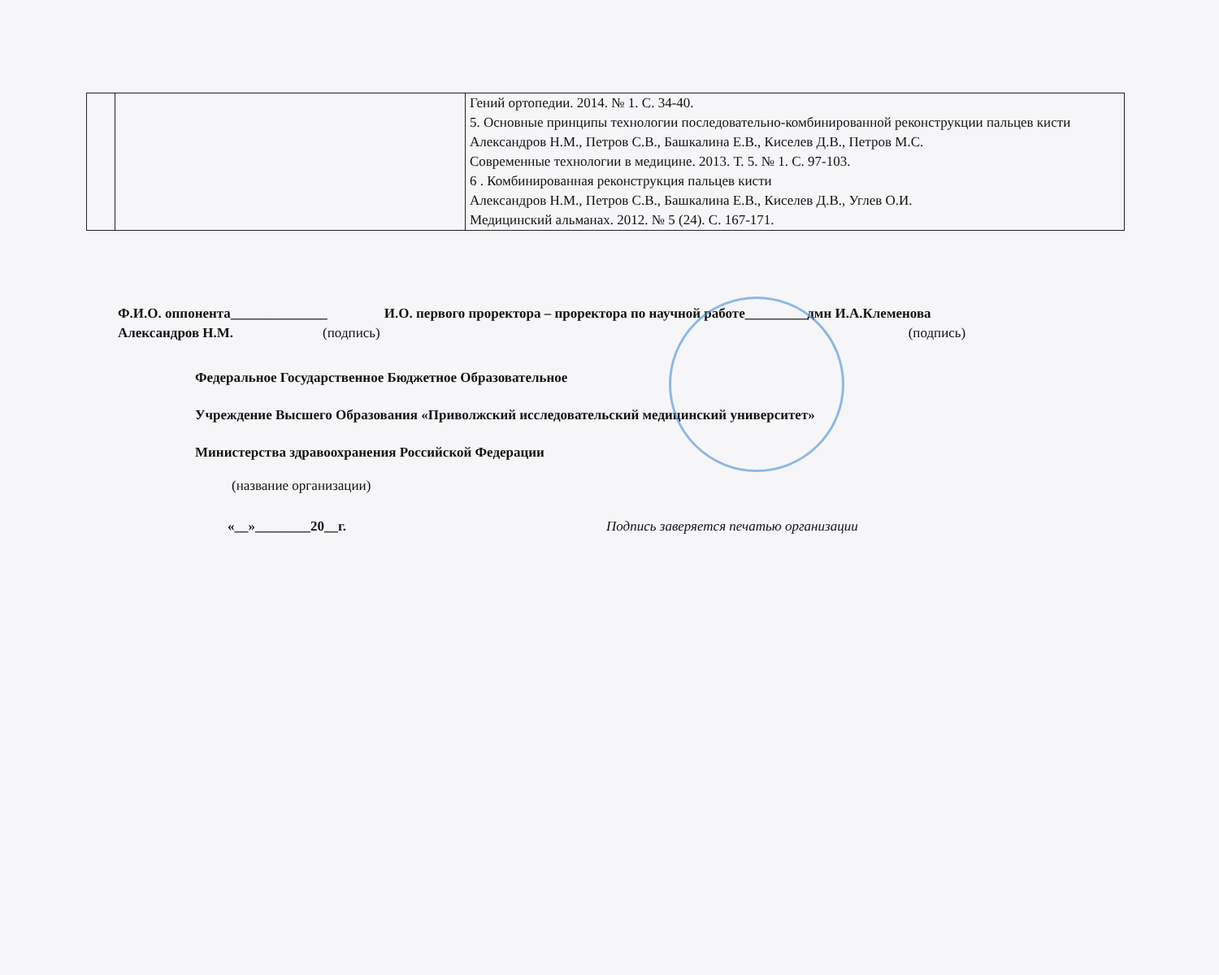| | | Гений ортопедии. 2014. № 1. С. 34-40. 5. Основные принципы технологии последовательно-комбинированной реконструкции пальцев кисти Александров Н.М., Петров С.В., Башкалина Е.В., Киселев Д.В., Петров М.С. Современные технологии в медицине. 2013. Т. 5. № 1. С. 97-103. 6 . Комбинированная реконструкция пальцев кисти Александров Н.М., Петров С.В., Башкалина Е.В., Киселев Д.В., Углев О.И. Медицинский альманах. 2012. № 5 (24). С. 167-171. |
Ф.И.О. оппонента______________ И.О. первого проректора – проректора по научной работе_________дмн И.А.Клеменова
Александров Н.М. (подпись) (подпись)
Федеральное Государственное Бюджетное Образовательное
Учреждение Высшего Образования «Приволжский исследовательский медицинский университет»
Министерства здравоохранения Российской Федерации
(название организации)
«__»________20__г. Подпись заверяется печатью организации